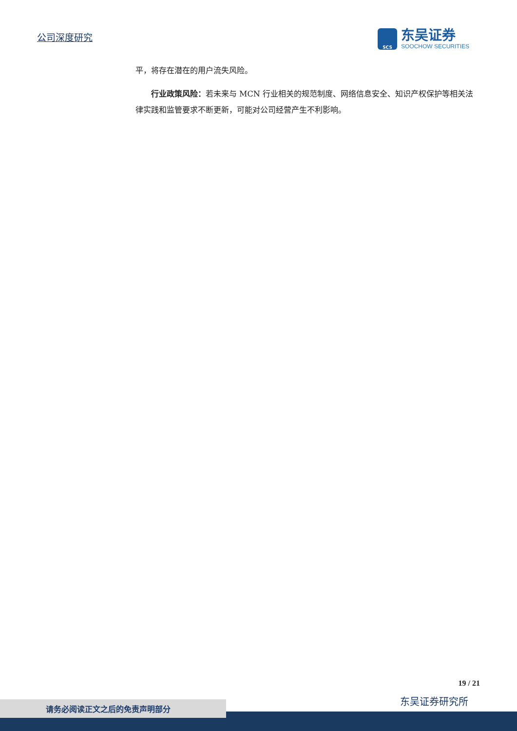公司深度研究
SCS
东吴证券
SOOCHOW SECURITIES
平，将存在潜在的用户流失风险。
行业政策风险：若未来与 MCN 行业相关的规范制度、网络信息安全、知识产权保护等相关法律实践和监管要求不断更新，可能对公司经营产生不利影响。
19 / 21
东吴证券研究所 请务必阅读正文之后的免责声明部分